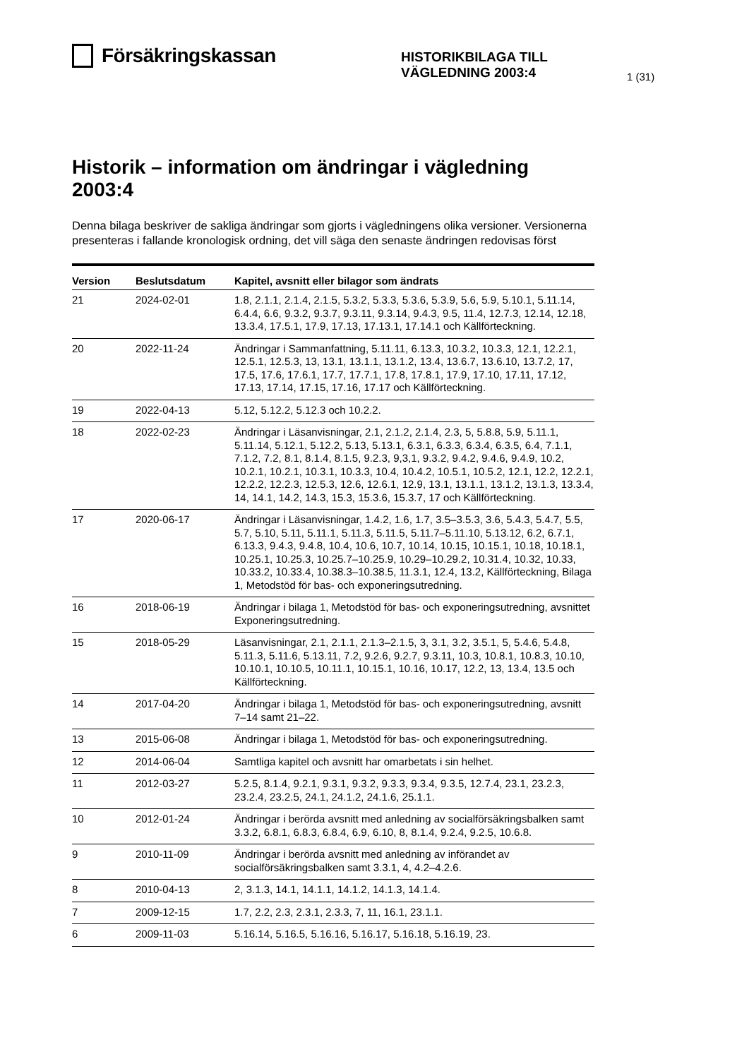Försäkringskassan
HISTORIKBILAGA TILL VÄGLEDNING 2003:4
1 (31)
Historik – information om ändringar i vägledning 2003:4
Denna bilaga beskriver de sakliga ändringar som gjorts i vägledningens olika versioner. Versionerna presenteras i fallande kronologisk ordning, det vill säga den senaste ändringen redovisas först
| Version | Beslutsdatum | Kapitel, avsnitt eller bilagor som ändrats |
| --- | --- | --- |
| 21 | 2024-02-01 | 1.8, 2.1.1, 2.1.4, 2.1.5, 5.3.2, 5.3.3, 5.3.6, 5.3.9, 5.6, 5.9, 5.10.1, 5.11.14, 6.4.4, 6.6, 9.3.2, 9.3.7, 9.3.11, 9.3.14, 9.4.3, 9.5, 11.4, 12.7.3, 12.14, 12.18, 13.3.4, 17.5.1, 17.9, 17.13, 17.13.1, 17.14.1 och Källförteckning. |
| 20 | 2022-11-24 | Ändringar i Sammanfattning, 5.11.11, 6.13.3, 10.3.2, 10.3.3, 12.1, 12.2.1, 12.5.1, 12.5.3, 13, 13.1, 13.1.1, 13.1.2, 13.4, 13.6.7, 13.6.10, 13.7.2, 17, 17.5, 17.6, 17.6.1, 17.7, 17.7.1, 17.8, 17.8.1, 17.9, 17.10, 17.11, 17.12, 17.13, 17.14, 17.15, 17.16, 17.17 och Källförteckning. |
| 19 | 2022-04-13 | 5.12, 5.12.2, 5.12.3 och 10.2.2. |
| 18 | 2022-02-23 | Ändringar i Läsanvisningar, 2.1, 2.1.2, 2.1.4, 2.3, 5, 5.8.8, 5.9, 5.11.1, 5.11.14, 5.12.1, 5.12.2, 5.13, 5.13.1, 6.3.1, 6.3.3, 6.3.4, 6.3.5, 6.4, 7.1.1, 7.1.2, 7.2, 8.1, 8.1.4, 8.1.5, 9.2.3, 9,3,1, 9.3.2, 9.4.2, 9.4.6, 9.4.9, 10.2, 10.2.1, 10.2.1, 10.3.1, 10.3.3, 10.4, 10.4.2, 10.5.1, 10.5.2, 12.1, 12.2, 12.2.1, 12.2.2, 12.2.3, 12.5.3, 12.6, 12.6.1, 12.9, 13.1, 13.1.1, 13.1.2, 13.1.3, 13.3.4, 14, 14.1, 14.2, 14.3, 15.3, 15.3.6, 15.3.7, 17 och Källförteckning. |
| 17 | 2020-06-17 | Ändringar i Läsanvisningar, 1.4.2, 1.6, 1.7, 3.5–3.5.3, 3.6, 5.4.3, 5.4.7, 5.5, 5.7, 5.10, 5.11, 5.11.1, 5.11.3, 5.11.5, 5.11.7–5.11.10, 5.13.12, 6.2, 6.7.1, 6.13.3, 9.4.3, 9.4.8, 10.4, 10.6, 10.7, 10.14, 10.15, 10.15.1, 10.18, 10.18.1, 10.25.1, 10.25.3, 10.25.7–10.25.9, 10.29–10.29.2, 10.31.4, 10.32, 10.33, 10.33.2, 10.33.4, 10.38.3–10.38.5, 11.3.1, 12.4, 13.2, Källförteckning, Bilaga 1, Metodstöd för bas- och exponeringsutredning. |
| 16 | 2018-06-19 | Ändringar i bilaga 1, Metodstöd för bas- och exponeringsutredning, avsnittet Exponeringsutredning. |
| 15 | 2018-05-29 | Läsanvisningar, 2.1, 2.1.1, 2.1.3–2.1.5, 3, 3.1, 3.2, 3.5.1, 5, 5.4.6, 5.4.8, 5.11.3, 5.11.6, 5.13.11, 7.2, 9.2.6, 9.2.7, 9.3.11, 10.3, 10.8.1, 10.8.3, 10.10, 10.10.1, 10.10.5, 10.11.1, 10.15.1, 10.16, 10.17, 12.2, 13, 13.4, 13.5 och Källförteckning. |
| 14 | 2017-04-20 | Ändringar i bilaga 1, Metodstöd för bas- och exponeringsutredning, avsnitt 7–14 samt 21–22. |
| 13 | 2015-06-08 | Ändringar i bilaga 1, Metodstöd för bas- och exponeringsutredning. |
| 12 | 2014-06-04 | Samtliga kapitel och avsnitt har omarbetats i sin helhet. |
| 11 | 2012-03-27 | 5.2.5, 8.1.4, 9.2.1, 9.3.1, 9.3.2, 9.3.3, 9.3.4, 9.3.5, 12.7.4, 23.1, 23.2.3, 23.2.4, 23.2.5, 24.1, 24.1.2, 24.1.6, 25.1.1. |
| 10 | 2012-01-24 | Ändringar i berörda avsnitt med anledning av socialförsäkringsbalken samt 3.3.2, 6.8.1, 6.8.3, 6.8.4, 6.9, 6.10, 8, 8.1.4, 9.2.4, 9.2.5, 10.6.8. |
| 9 | 2010-11-09 | Ändringar i berörda avsnitt med anledning av införandet av socialförsäkringsbalken samt 3.3.1, 4, 4.2–4.2.6. |
| 8 | 2010-04-13 | 2, 3.1.3, 14.1, 14.1.1, 14.1.2, 14.1.3, 14.1.4. |
| 7 | 2009-12-15 | 1.7, 2.2, 2.3, 2.3.1, 2.3.3, 7, 11, 16.1, 23.1.1. |
| 6 | 2009-11-03 | 5.16.14, 5.16.5, 5.16.16, 5.16.17, 5.16.18, 5.16.19, 23. |